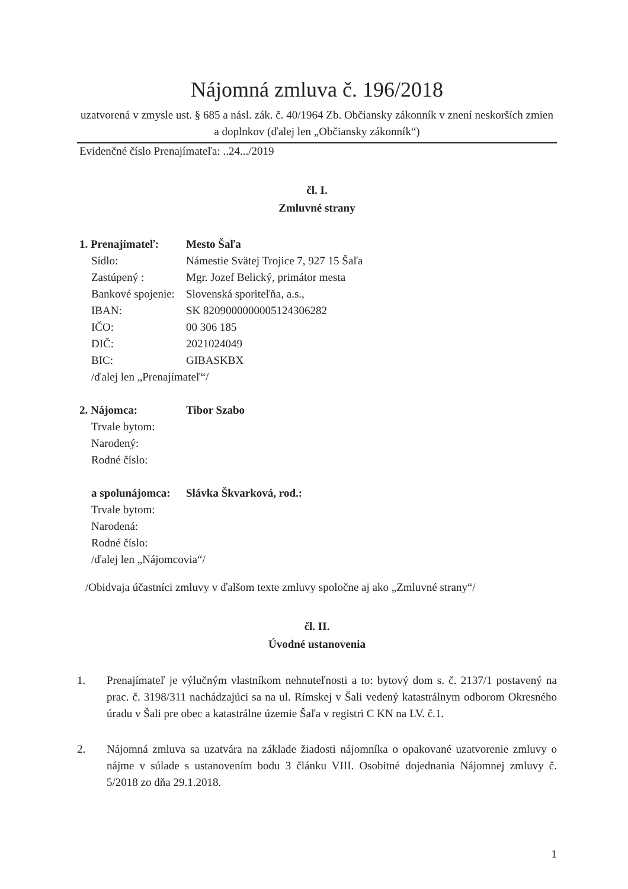Nájomná zmluva č. 196/2018
uzatvorená v zmysle ust. § 685 a násl. zák. č. 40/1964 Zb. Občiansky zákonník v znení neskorších zmien a doplnkov (ďalej len „Občiansky zákonník“)
Evidenčné číslo Prenajímateľa: ..24.../2019
čl. I.
Zmluvné strany
| 1. Prenajímateľ: | Mesto Šaľa |
| Sídlo: | Námestie Svätej Trojice 7, 927 15 Šaľa |
| Zastúpený : | Mgr. Jozef Belický, primátor mesta |
| Bankové spojenie: | Slovenská sporiteľňa, a.s., |
| IBAN: | SK 8209000000005124306282 |
| IČO: | 00 306 185 |
| DIČ: | 2021024049 |
| BIC: | GIBASKBX |
| /ďalej len „Prenajímateľ“/ | |
| 2. Nájomca: | Tibor Szabo |
| Trvale bytom: | |
| Narodený: | |
| Rodné číslo: | |
| a spolunájomca: | Slávka Škvarková, rod.: |
| Trvale bytom: | |
| Narodená: | |
| Rodné číslo: | |
| /ďalej len „Nájomcovia“/ | |
/Obidvaja účastníci zmluvy v ďalšom texte zmluvy spoločne aj ako „Zmluvné strany“/
čl. II.
Úvodné ustanovenia
1. Prenajímateľ je výlučným vlastníkom nehnuteľnosti a to: bytový dom s. č. 2137/1 postavený na prac. č. 3198/311 nachádzajúci sa na ul. Rímskej v Šali vedený katastrálnym odborom Okresného úradu v Šali pre obec a katastrálne územie Šaľa v registri C KN na LV. č.1.
2. Nájomná zmluva sa uzatvára na základe žiadosti nájomníka o opakované uzatvorenie zmluvy o nájme v súlade s ustanovením bodu 3 článku VIII. Osobitné dojednania Nájomnej zmluvy č. 5/2018 zo dňa 29.1.2018.
1